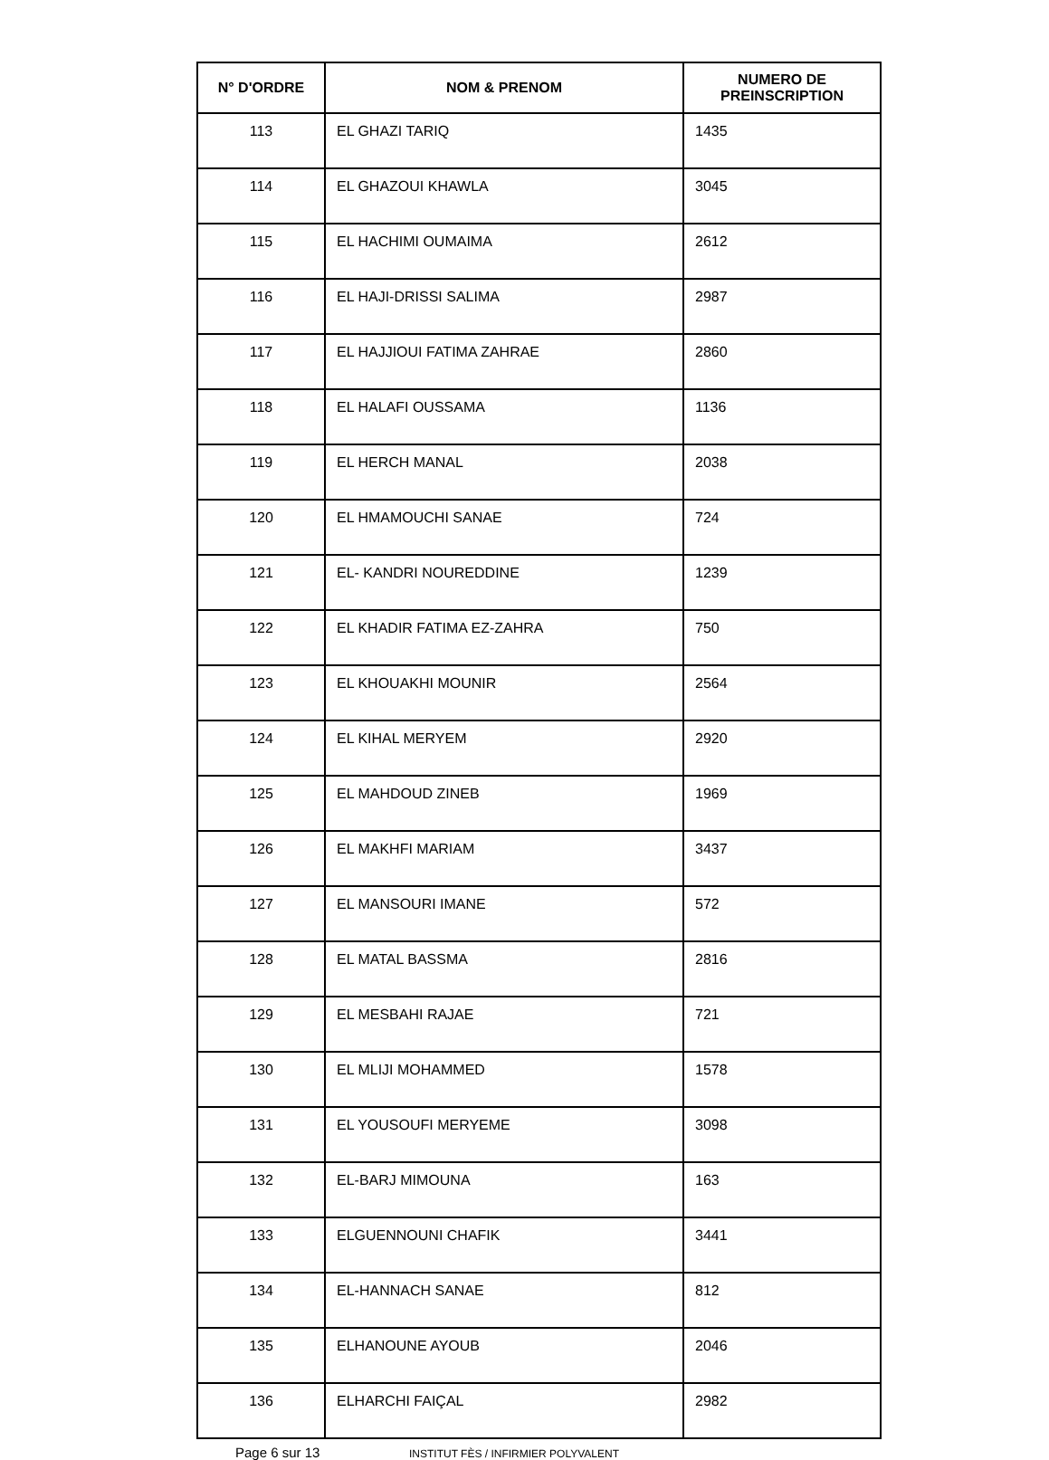| N° D'ORDRE | NOM & PRENOM | NUMERO DE PREINSCRIPTION |
| --- | --- | --- |
| 113 | EL GHAZI TARIQ | 1435 |
| 114 | EL GHAZOUI KHAWLA | 3045 |
| 115 | EL HACHIMI OUMAIMA | 2612 |
| 116 | EL HAJI-DRISSI SALIMA | 2987 |
| 117 | EL HAJJIOUI FATIMA ZAHRAE | 2860 |
| 118 | EL HALAFI OUSSAMA | 1136 |
| 119 | EL HERCH MANAL | 2038 |
| 120 | EL HMAMOUCHI SANAE | 724 |
| 121 | EL- KANDRI NOUREDDINE | 1239 |
| 122 | EL KHADIR FATIMA EZ-ZAHRA | 750 |
| 123 | EL KHOUAKHI MOUNIR | 2564 |
| 124 | EL KIHAL MERYEM | 2920 |
| 125 | EL MAHDOUD ZINEB | 1969 |
| 126 | EL MAKHFI MARIAM | 3437 |
| 127 | EL MANSOURI IMANE | 572 |
| 128 | EL MATAL BASSMA | 2816 |
| 129 | EL MESBAHI RAJAE | 721 |
| 130 | EL MLIJI MOHAMMED | 1578 |
| 131 | EL YOUSOUFI MERYEME | 3098 |
| 132 | EL-BARJ MIMOUNA | 163 |
| 133 | ELGUENNOUNI CHAFIK | 3441 |
| 134 | EL-HANNACH SANAE | 812 |
| 135 | ELHANOUNE AYOUB | 2046 |
| 136 | ELHARCHI FAIÇAL | 2982 |
Page 6 sur 13 INSTITUT FÈS / INFIRMIER POLYVALENT